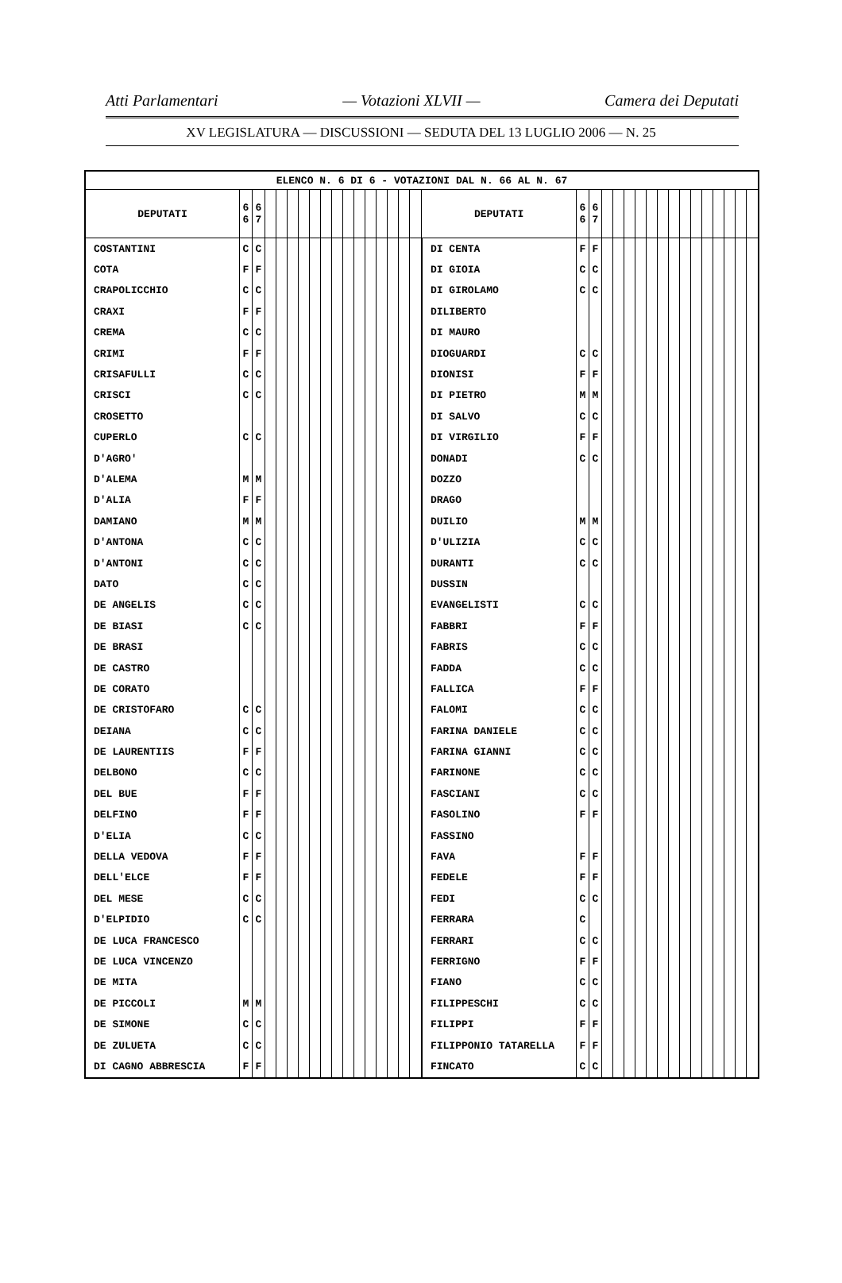Atti Parlamentari — Votazioni XLVII — Camera dei Deputati
XV LEGISLATURA — DISCUSSIONI — SEDUTA DEL 13 LUGLIO 2006 — N. 25
| ELENCO N. 6 DI 6 - VOTAZIONI DAL N. 66 AL N. 67 | | | | | | | | | | | | | | | | | | | | | | | | | | | | | | | | | |
| --- | --- | --- | --- | --- | --- | --- | --- | --- | --- | --- | --- | --- | --- | --- | --- | --- | --- | --- | --- | --- | --- | --- | --- | --- | --- | --- | --- | --- | --- | --- | --- | --- | --- |
| DEPUTATI | 6 6 | 6 7 | | | | | | | | | | | | | | | DEPUTATI | 6 6 | 6 7 | | | | | | | | | | | | | | |
| COSTANTINI | C | C | | | | | | | | | | | | | | | DI CENTA | F | F | | | | | | | | | | | | | | |
| COTA | F | F | | | | | | | | | | | | | | | DI GIOIA | C | C | | | | | | | | | | | | | | |
| CRAPOLICCHIO | C | C | | | | | | | | | | | | | | | DI GIROLAMO | C | C | | | | | | | | | | | | | | |
| CRAXI | F | F | | | | | | | | | | | | | | | DILIBERTO | | | | | | | | | | | | | | | | |
| CREMA | C | C | | | | | | | | | | | | | | | DI MAURO | | | | | | | | | | | | | | | | |
| CRIMI | F | F | | | | | | | | | | | | | | | DIOGUARDI | C | C | | | | | | | | | | | | | | |
| CRISAFULLI | C | C | | | | | | | | | | | | | | | DIONISI | F | F | | | | | | | | | | | | | | |
| CRISCI | C | C | | | | | | | | | | | | | | | DI PIETRO | M | M | | | | | | | | | | | | | | |
| CROSETTO | | | | | | | | | | | | | | | | | DI SALVO | C | C | | | | | | | | | | | | | | |
| CUPERLO | C | C | | | | | | | | | | | | | | | DI VIRGILIO | F | F | | | | | | | | | | | | | | |
| D'AGRO' | | | | | | | | | | | | | | | | | DONADI | C | C | | | | | | | | | | | | | | |
| D'ALEMA | M | M | | | | | | | | | | | | | | | DOZZO | | | | | | | | | | | | | | | | |
| D'ALIA | F | F | | | | | | | | | | | | | | | DRAGO | | | | | | | | | | | | | | | | |
| DAMIANO | M | M | | | | | | | | | | | | | | | DUILIO | M | M | | | | | | | | | | | | | | |
| D'ANTONA | C | C | | | | | | | | | | | | | | | D'ULIZIA | C | C | | | | | | | | | | | | | | |
| D'ANTONI | C | C | | | | | | | | | | | | | | | DURANTI | C | C | | | | | | | | | | | | | | |
| DATO | C | C | | | | | | | | | | | | | | | DUSSIN | | | | | | | | | | | | | | | | |
| DE ANGELIS | C | C | | | | | | | | | | | | | | | EVANGELISTI | C | C | | | | | | | | | | | | | | |
| DE BIASI | C | C | | | | | | | | | | | | | | | FABBRI | F | F | | | | | | | | | | | | | | |
| DE BRASI | | | | | | | | | | | | | | | | | FABRIS | C | C | | | | | | | | | | | | | | |
| DE CASTRO | | | | | | | | | | | | | | | | | FADDA | C | C | | | | | | | | | | | | | | |
| DE CORATO | | | | | | | | | | | | | | | | | FALLICA | F | F | | | | | | | | | | | | | | |
| DE CRISTOFARO | C | C | | | | | | | | | | | | | | | FALOMI | C | C | | | | | | | | | | | | | | |
| DEIANA | C | C | | | | | | | | | | | | | | | FARINA DANIELE | C | C | | | | | | | | | | | | | | |
| DE LAURENTIIS | F | F | | | | | | | | | | | | | | | FARINA GIANNI | C | C | | | | | | | | | | | | | | |
| DELBONO | C | C | | | | | | | | | | | | | | | FARINONE | C | C | | | | | | | | | | | | | | |
| DEL BUE | F | F | | | | | | | | | | | | | | | FASCIANI | C | C | | | | | | | | | | | | | | |
| DELFINO | F | F | | | | | | | | | | | | | | | FASOLINO | F | F | | | | | | | | | | | | | | |
| D'ELIA | C | C | | | | | | | | | | | | | | | FASSINO | | | | | | | | | | | | | | | | |
| DELLA VEDOVA | F | F | | | | | | | | | | | | | | | FAVA | F | F | | | | | | | | | | | | | | |
| DELL'ELCE | F | F | | | | | | | | | | | | | | | FEDELE | F | F | | | | | | | | | | | | | | |
| DEL MESE | C | C | | | | | | | | | | | | | | | FEDI | C | C | | | | | | | | | | | | | | |
| D'ELPIDIO | C | C | | | | | | | | | | | | | | | FERRARA | C | | | | | | | | | | | | | | | |
| DE LUCA FRANCESCO | | | | | | | | | | | | | | | | | FERRARI | C | C | | | | | | | | | | | | | | |
| DE LUCA VINCENZO | | | | | | | | | | | | | | | | | FERRIGNO | F | F | | | | | | | | | | | | | | |
| DE MITA | | | | | | | | | | | | | | | | | FIANO | C | C | | | | | | | | | | | | | | |
| DE PICCOLI | M | M | | | | | | | | | | | | | | | FILIPPESCHI | C | C | | | | | | | | | | | | | | |
| DE SIMONE | C | C | | | | | | | | | | | | | | | FILIPPI | F | F | | | | | | | | | | | | | | |
| DE ZULUETA | C | C | | | | | | | | | | | | | | | FILIPPONIO TATARELLA | F | F | | | | | | | | | | | | | | |
| DI CAGNO ABBRESCIA | F | F | | | | | | | | | | | | | | | FINCATO | C | C | | | | | | | | | | | | | | |